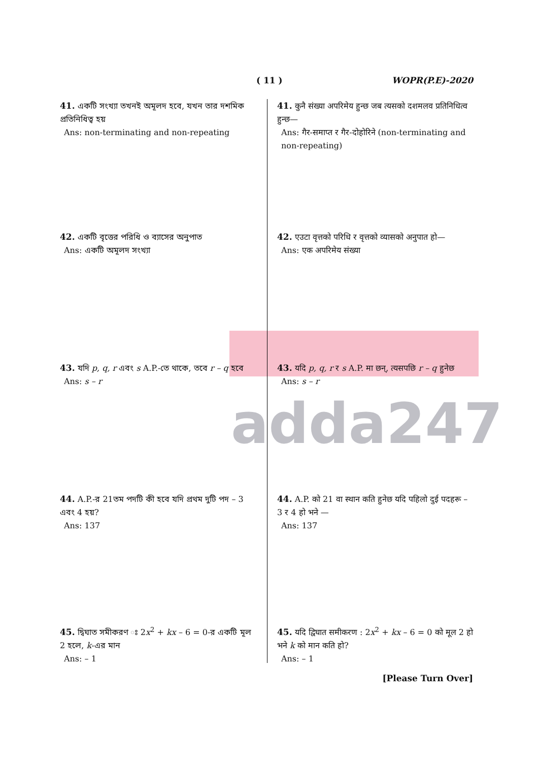( 11 ) WOPR(P.E)-2020
adda247
41. একটি সংখ্যা তখনই অমূলদ হবে, যখন তার দশমিক প্রতিনিধিত্ব হয়
Ans: non-terminating and non-repeating
42. একটি বৃত্তের পরিধি ও ব্যাসের অনুপাত
Ans: একটি অমূলদ সংখ্যা
43. যদি p, q, r এবং s A.P.-তে থাকে, তবে r – q হবে
Ans: s – r
44. A.P.-র 21তম পদটি কী হবে যদি প্রথম দুটি পদ – 3 এবং 4 হয়?
Ans: 137
45. দ্বিঘাত সমীকরণ ঃ 2x<sup>2</sup> + kx – 6 = 0-র একটি মূল 2 হলে, k-এর মান
Ans: – 1
41. कुनै संख्या अपरिमेय हुन्छ जब त्यसको दशमलव प्रतिनिधित्व हुन्छ—
Ans: गैर-समाप्त र गैर-दोहोरिने (non-terminating and non-repeating)
42. एउटा वृत्तको परिधि र वृत्तको व्यासको अनुपात हो—
Ans: एक अपरिमेय संख्या
43. यदि p, q, r र s A.P. मा छन्, त्यसपछि r – q हुनेछ
Ans: s – r
44. A.P. को 21 वा स्थान कति हुनेछ यदि पहिलो दुई पदहरू – 3 र 4 हो भने —
Ans: 137
45. यदि द्विघात समीकरण : 2x<sup>2</sup> + kx – 6 = 0 को मूल 2 हो भने k को मान कति हो?
Ans: – 1
[Please Turn Over]